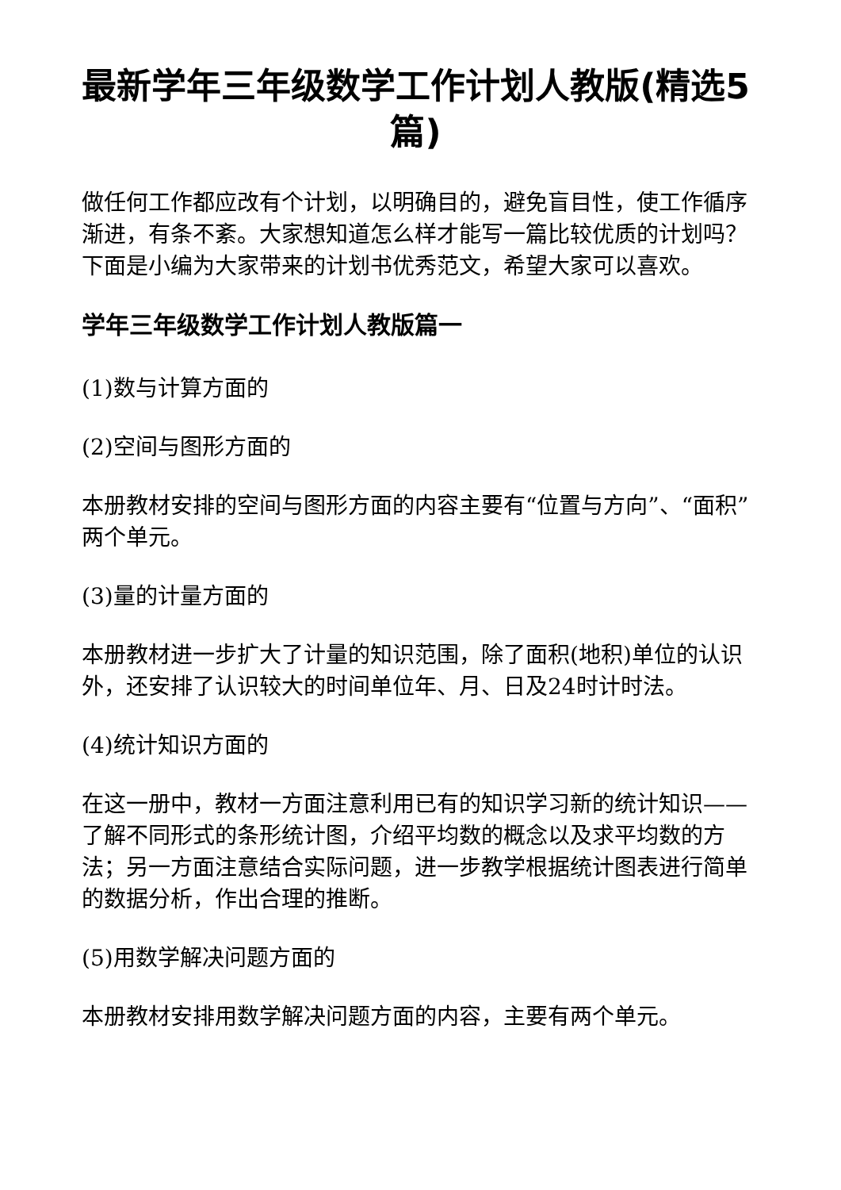最新学年三年级数学工作计划人教版(精选5篇)
做任何工作都应改有个计划，以明确目的，避免盲目性，使工作循序渐进，有条不紊。大家想知道怎么样才能写一篇比较优质的计划吗？下面是小编为大家带来的计划书优秀范文，希望大家可以喜欢。
学年三年级数学工作计划人教版篇一
(1)数与计算方面的
(2)空间与图形方面的
本册教材安排的空间与图形方面的内容主要有“位置与方向”、“面积”两个单元。
(3)量的计量方面的
本册教材进一步扩大了计量的知识范围，除了面积(地积)单位的认识外，还安排了认识较大的时间单位年、月、日及24时计时法。
(4)统计知识方面的
在这一册中，教材一方面注意利用已有的知识学习新的统计知识——了解不同形式的条形统计图，介绍平均数的概念以及求平均数的方法；另一方面注意结合实际问题，进一步教学根据统计图表进行简单的数据分析，作出合理的推断。
(5)用数学解决问题方面的
本册教材安排用数学解决问题方面的内容，主要有两个单元。